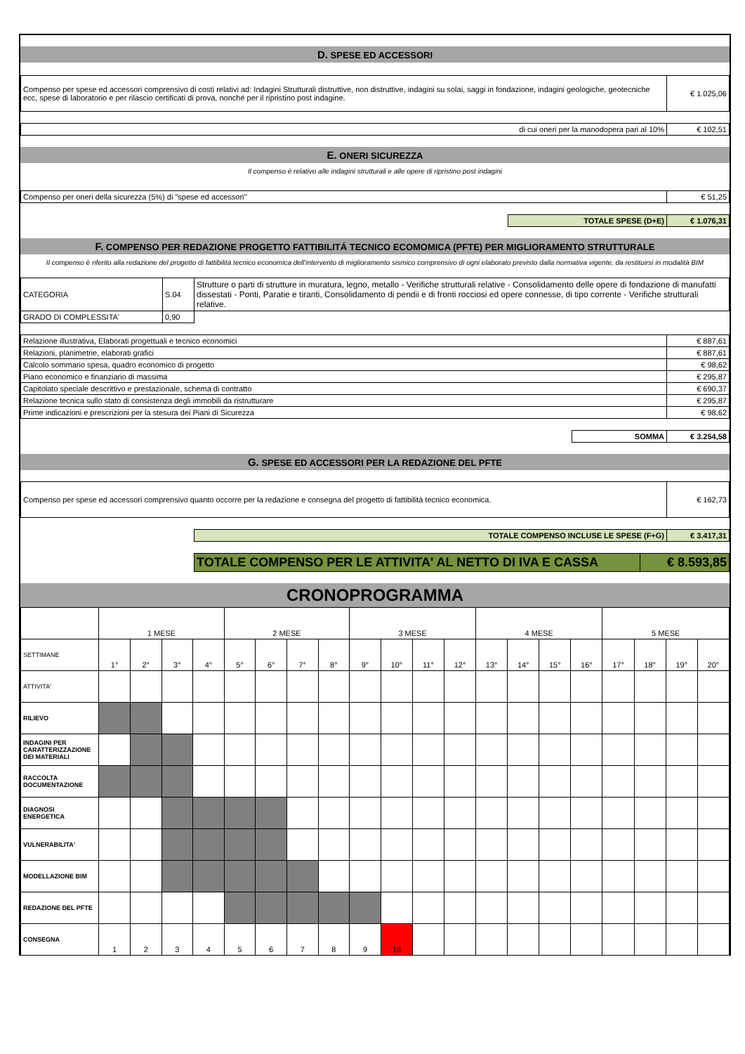D. SPESE ED ACCESSORI
| Compenso per spese ed accessori comprensivo di costi relativi ad: Indagini Strutturali distruttive, non distruttive, indagini su solai, saggi in fondazione, indagini geologiche, geotecniche ecc, spese di laboratorio e per rilascio certificati di prova, nonché per il ripristino post indagine. | € 1.025,06 |
| di cui oneri per la manodopera pari al 10% | € 102,51 |
E. ONERI SICUREZZA
Il compenso è relativo alle indagini strutturali e alle opere di ripristino post indagini
| Compenso per oneri della sicurezza (5%) di "spese ed accessori" | € 51,25 |
| TOTALE SPESE (D+E) | € 1.076,31 |
F. COMPENSO PER REDAZIONE PROGETTO FATTIBILITÁ TECNICO ECOMOMICA (PFTE) PER MIGLIORAMENTO STRUTTURALE
Il compenso è riferito alla redazione del progetto di fattibilità tecnico economica dell'intervento di miglioramento sismico comprensivo di ogni elaborato previsto dalla normativa vigente, da restituirsi in modalità BIM
| CATEGORIA | S.04 | Strutture o parti di strutture in muratura, legno, metallo - Verifiche strutturali relative - Consolidamento delle opere di fondazione di manufatti dissestati - Ponti, Paratie e tiranti, Consolidamento di pendii e di fronti rocciosi ed opere connesse, di tipo corrente - Verifiche strutturali relative. |
| GRADO DI COMPLESSITA' | 0,90 | |
| Relazione illustrativa, Elaborati progettuali e tecnico economici | € 887,61 |
| Relazioni, planimetrie, elaborati grafici | € 887,61 |
| Calcolo sommario spesa, quadro economico di progetto | € 98,62 |
| Piano economico e finanziario di massima | € 295,87 |
| Capitolato speciale descrittivo e prestazionale, schema di contratto | € 690,37 |
| Relazione tecnica sullo stato di consistenza degli immobili da ristrutturare | € 295,87 |
| Prime indicazioni e prescrizioni per la stesura dei Piani di Sicurezza | € 98,62 |
| SOMMA | € 3.254,58 |
G. SPESE ED ACCESSORI PER LA REDAZIONE DEL PFTE
| Compenso per spese ed accessori comprensivo quanto occorre per la redazione e consegna del progetto di fattibilità tecnico economica. | € 162,73 |
| TOTALE COMPENSO INCLUSE LE SPESE (F+G) | € 3.417,31 |
| TOTALE COMPENSO PER LE ATTIVITA' AL NETTO DI IVA E CASSA | € 8.593,85 |
CRONOPROGRAMMA
| | 1 MESE | | | | 2 MESE | | | | 3 MESE | | | | 4 MESE | | | | 5 MESE | | | |
| SETTIMANE | 1° | 2° | 3° | 4° | 5° | 6° | 7° | 8° | 9° | 10° | 11° | 12° | 13° | 14° | 15° | 16° | 17° | 18° | 19° | 20° |
| ATTIVITA' | | | | | | | | | | | | | | | | | | | | |
| RILIEVO | | | | | | | | | | | | | | | | | | | | |
| INDAGINI PER CARATTERIZZAZIONE DEI MATERIALI | | | | | | | | | | | | | | | | | | | | |
| RACCOLTA DOCUMENTAZIONE | | | | | | | | | | | | | | | | | | | | |
| DIAGNOSI ENERGETICA | | | | | | | | | | | | | | | | | | | | |
| VULNERABILITA' | | | | | | | | | | | | | | | | | | | | |
| MODELLAZIONE BIM | | | | | | | | | | | | | | | | | | | | |
| REDAZIONE DEL PFTE | | | | | | | | | | | | | | | | | | | | |
| CONSEGNA | 1 | 2 | 3 | 4 | 5 | 6 | 7 | 8 | 9 | 10 | | | | | | | | | | |